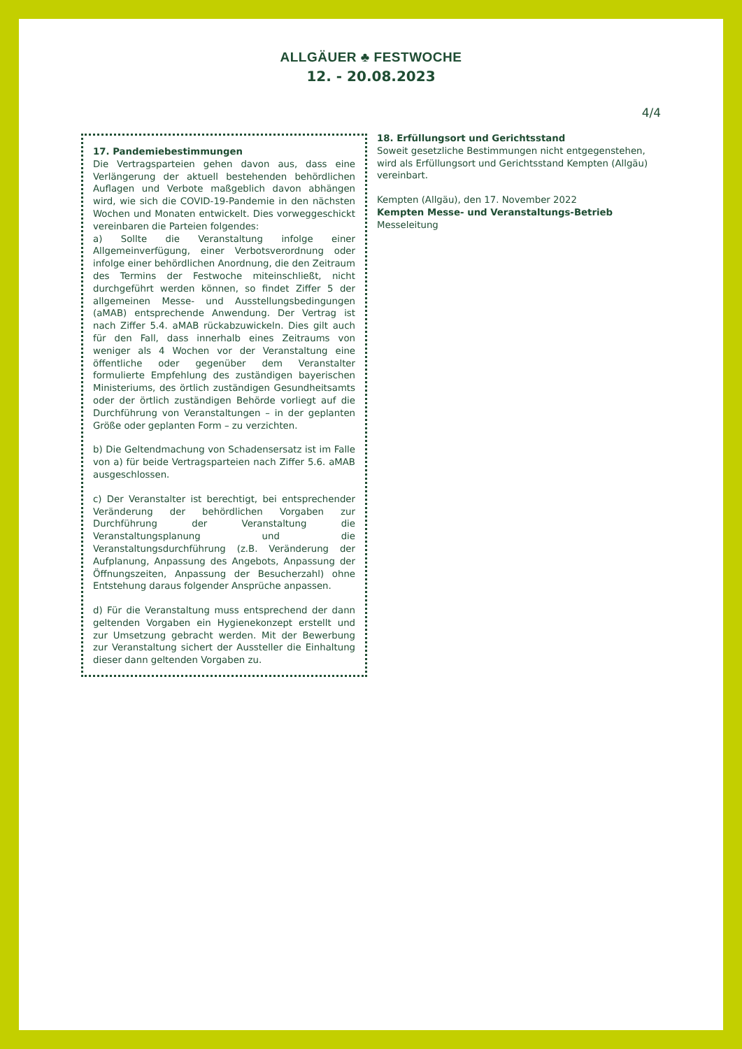ALLGÄUER ♣ FESTWOCHE
12. - 20.08.2023
4/4
17. Pandemiebestimmungen
Die Vertragsparteien gehen davon aus, dass eine Verlängerung der aktuell bestehenden behördlichen Auflagen und Verbote maßgeblich davon abhängen wird, wie sich die COVID-19-Pandemie in den nächsten Wochen und Monaten entwickelt. Dies vorweggeschickt vereinbaren die Parteien folgendes:
a) Sollte die Veranstaltung infolge einer Allgemeinverfügung, einer Verbotsverordnung oder infolge einer behördlichen Anordnung, die den Zeitraum des Termins der Festwoche miteinschließt, nicht durchgeführt werden können, so findet Ziffer 5 der allgemeinen Messe- und Ausstellungsbedingungen (aMAB) entsprechende Anwendung. Der Vertrag ist nach Ziffer 5.4. aMAB rückabzuwickeln. Dies gilt auch für den Fall, dass innerhalb eines Zeitraums von weniger als 4 Wochen vor der Veranstaltung eine öffentliche oder gegenüber dem Veranstalter formulierte Empfehlung des zuständigen bayerischen Ministeriums, des örtlich zuständigen Gesundheitsamts oder der örtlich zuständigen Behörde vorliegt auf die Durchführung von Veranstaltungen – in der geplanten Größe oder geplanten Form – zu verzichten.
b) Die Geltendmachung von Schadensersatz ist im Falle von a) für beide Vertragsparteien nach Ziffer 5.6. aMAB ausgeschlossen.
c) Der Veranstalter ist berechtigt, bei entsprechender Veränderung der behördlichen Vorgaben zur Durchführung der Veranstaltung die Veranstaltungsplanung und die Veranstaltungsdurchführung (z.B. Veränderung der Aufplanung, Anpassung des Angebots, Anpassung der Öffnungszeiten, Anpassung der Besucherzahl) ohne Entstehung daraus folgender Ansprüche anpassen.
d) Für die Veranstaltung muss entsprechend der dann geltenden Vorgaben ein Hygienekonzept erstellt und zur Umsetzung gebracht werden. Mit der Bewerbung zur Veranstaltung sichert der Aussteller die Einhaltung dieser dann geltenden Vorgaben zu.
18. Erfüllungsort und Gerichtsstand
Soweit gesetzliche Bestimmungen nicht entgegenstehen, wird als Erfüllungsort und Gerichtsstand Kempten (Allgäu) vereinbart.
Kempten (Allgäu), den 17. November 2022
Kempten Messe- und Veranstaltungs-Betrieb
Messeleitung